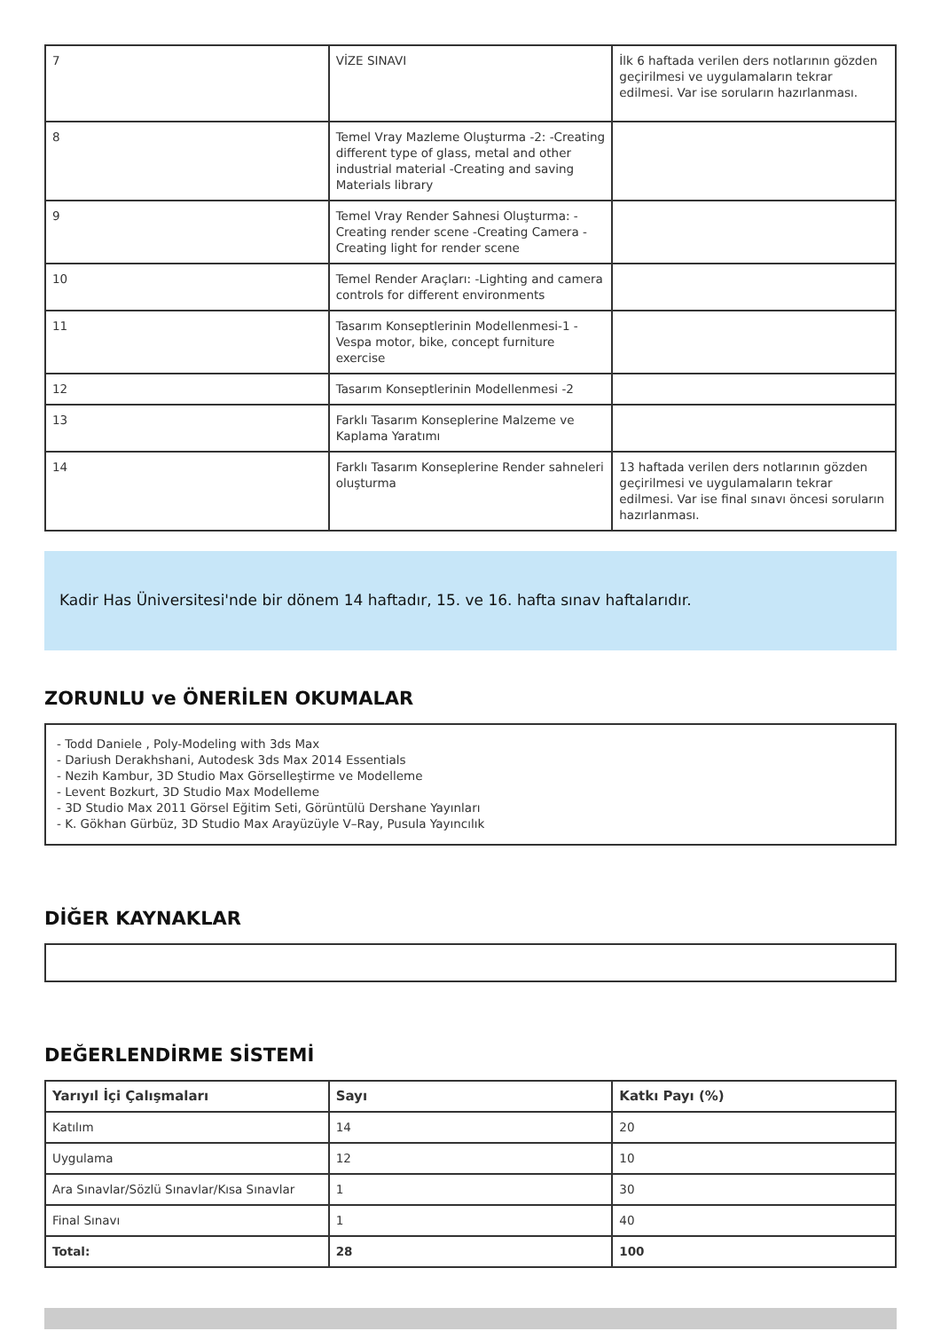| 7 | VİZE SINAVI | İlk 6 haftada verilen ders notlarının gözden geçirilmesi ve uygulamaların tekrar edilmesi. Var ise soruların hazırlanması. |
| 8 | Temel Vray Mazleme Oluşturma -2: -Creating different type of glass, metal and other industrial material -Creating and saving Materials library | |
| 9 | Temel Vray Render Sahnesi Oluşturma: -Creating render scene -Creating Camera -Creating light for render scene | |
| 10 | Temel Render Araçları: -Lighting and camera controls for different environments | |
| 11 | Tasarım Konseptlerinin Modellenmesi-1 -Vespa motor, bike, concept furniture exercise | |
| 12 | Tasarım Konseptlerinin Modellenmesi -2 | |
| 13 | Farklı Tasarım Konseplerine Malzeme ve Kaplama Yaratımı | |
| 14 | Farklı Tasarım Konseplerine Render sahneleri oluşturma | 13 haftada verilen ders notlarının gözden geçirilmesi ve uygulamaların tekrar edilmesi. Var ise final sınavı öncesi soruların hazırlanması. |
Kadir Has Üniversitesi'nde bir dönem 14 haftadır, 15. ve 16. hafta sınav haftalarıdır.
ZORUNLU ve ÖNERİLEN OKUMALAR
- Todd Daniele , Poly-Modeling with 3ds Max
- Dariush Derakhshani, Autodesk 3ds Max 2014 Essentials
- Nezih Kambur, 3D Studio Max Görselleştirme ve Modelleme
- Levent Bozkurt, 3D Studio Max Modelleme
- 3D Studio Max 2011 Görsel Eğitim Seti, Görüntülü Dershane Yayınları
- K. Gökhan Gürbüz, 3D Studio Max Arayüzüyle V–Ray, Pusula Yayıncılık
DİĞER KAYNAKLAR
DEĞERLENDİRME SİSTEMİ
| Yarıyıl İçi Çalışmaları | Sayı | Katkı Payı (%) |
| --- | --- | --- |
| Katılım | 14 | 20 |
| Uygulama | 12 | 10 |
| Ara Sınavlar/Sözlü Sınavlar/Kısa Sınavlar | 1 | 30 |
| Final Sınavı | 1 | 40 |
| Total: | 28 | 100 |